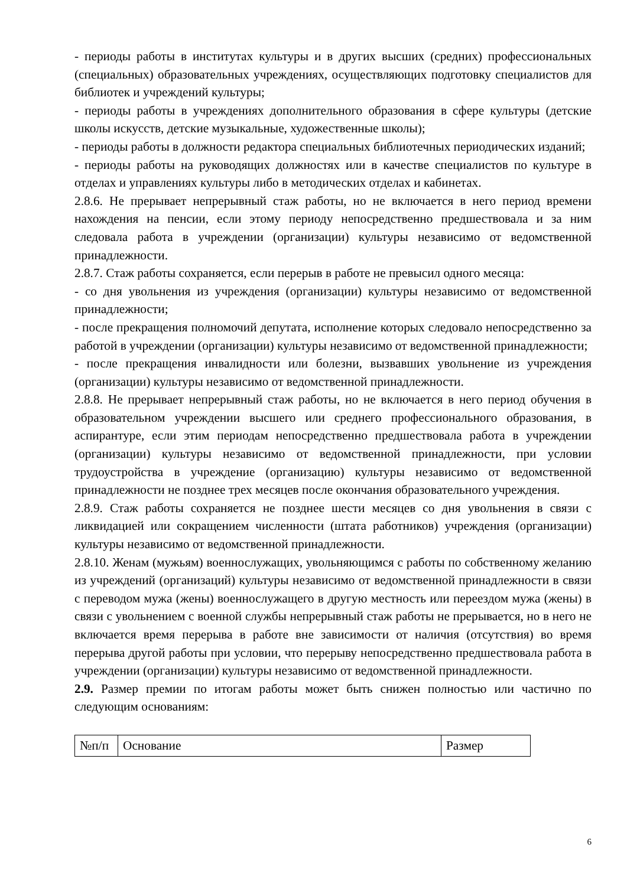- периоды работы в институтах культуры и в других высших (средних) профессиональных (специальных) образовательных учреждениях, осуществляющих подготовку специалистов для библиотек и учреждений культуры;
- периоды работы в учреждениях дополнительного образования в сфере культуры (детские школы искусств, детские музыкальные, художественные школы);
- периоды работы в должности редактора специальных библиотечных периодических изданий;
- периоды работы на руководящих должностях или в качестве специалистов по культуре в отделах и управлениях культуры либо в методических отделах и кабинетах.
2.8.6. Не прерывает непрерывный стаж работы, но не включается в него период времени нахождения на пенсии, если этому периоду непосредственно предшествовала и за ним следовала работа в учреждении (организации) культуры независимо от ведомственной принадлежности.
2.8.7. Стаж работы сохраняется, если перерыв в работе не превысил одного месяца:
- со дня увольнения из учреждения (организации) культуры независимо от ведомственной принадлежности;
- после прекращения полномочий депутата, исполнение которых следовало непосредственно за работой в учреждении (организации) культуры независимо от ведомственной принадлежности;
- после прекращения инвалидности или болезни, вызвавших увольнение из учреждения (организации) культуры независимо от ведомственной принадлежности.
2.8.8. Не прерывает непрерывный стаж работы, но не включается в него период обучения в образовательном учреждении высшего или среднего профессионального образования, в аспирантуре, если этим периодам непосредственно предшествовала работа в учреждении (организации) культуры независимо от ведомственной принадлежности, при условии трудоустройства в учреждение (организацию) культуры независимо от ведомственной принадлежности не позднее трех месяцев после окончания образовательного учреждения.
2.8.9. Стаж работы сохраняется не позднее шести месяцев со дня увольнения в связи с ликвидацией или сокращением численности (штата работников) учреждения (организации) культуры независимо от ведомственной принадлежности.
2.8.10. Женам (мужьям) военнослужащих, увольняющимся с работы по собственному желанию из учреждений (организаций) культуры независимо от ведомственной принадлежности в связи с переводом мужа (жены) военнослужащего в другую местность или переездом мужа (жены) в связи с увольнением с военной службы непрерывный стаж работы не прерывается, но в него не включается время перерыва в работе вне зависимости от наличия (отсутствия) во время перерыва другой работы при условии, что перерыву непосредственно предшествовала работа в учреждении (организации) культуры независимо от ведомственной принадлежности.
2.9. Размер премии по итогам работы может быть снижен полностью или частично по следующим основаниям:
| №п/п | Основание | Размер |
6